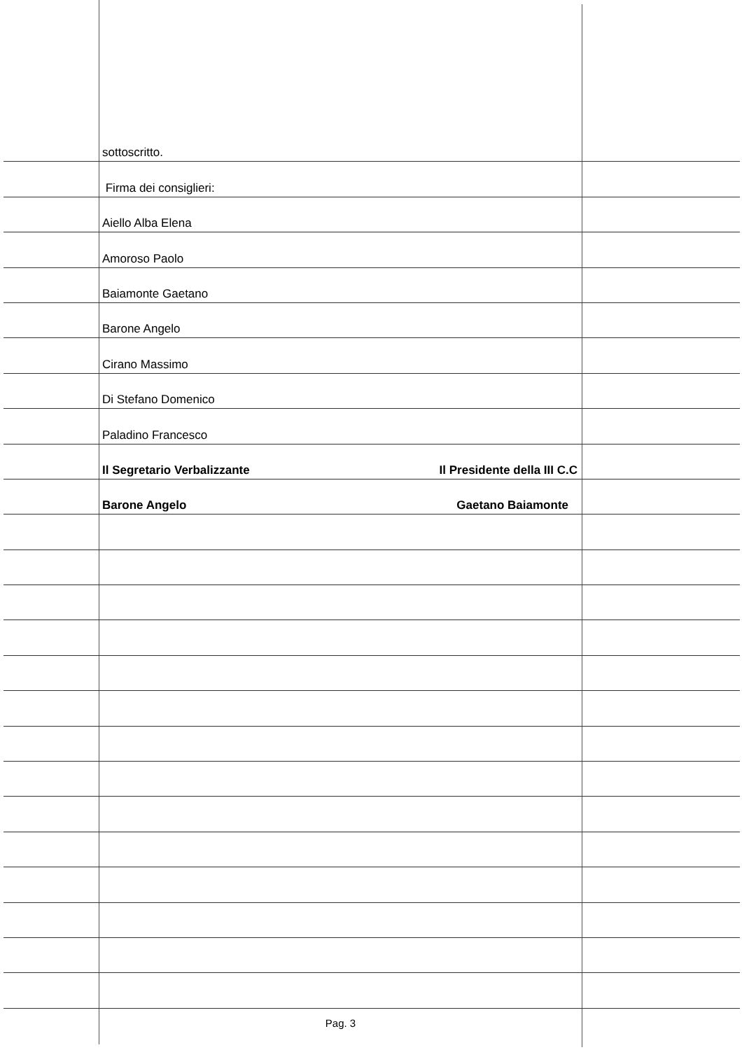sottoscritto.
Firma dei consiglieri:
Aiello Alba Elena
Amoroso Paolo
Baiamonte Gaetano
Barone Angelo
Cirano Massimo
Di Stefano Domenico
Paladino Francesco
Il Segretario Verbalizzante Il Presidente della III C.C
Barone Angelo Gaetano Baiamonte
Pag. 3